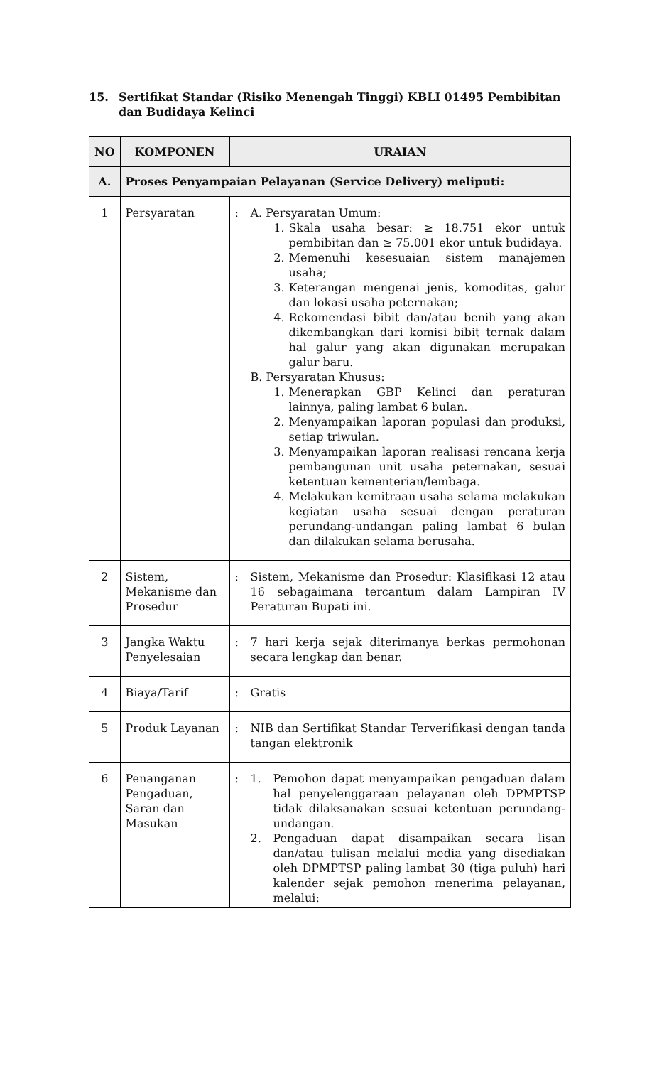15. Sertifikat Standar (Risiko Menengah Tinggi) KBLI 01495 Pembibitan dan Budidaya Kelinci
| NO | KOMPONEN | URAIAN |
| --- | --- | --- |
| A. | Proses Penyampaian Pelayanan (Service Delivery) meliputi: | |
| 1 | Persyaratan | : A. Persyaratan Umum: 1. Skala usaha besar: ≥ 18.751 ekor untuk pembibitan dan ≥ 75.001 ekor untuk budidaya. 2. Memenuhi kesesuaian sistem manajemen usaha; 3. Keterangan mengenai jenis, komoditas, galur dan lokasi usaha peternakan; 4. Rekomendasi bibit dan/atau benih yang akan dikembangkan dari komisi bibit ternak dalam hal galur yang akan digunakan merupakan galur baru. B. Persyaratan Khusus: 1. Menerapkan GBP Kelinci dan peraturan lainnya, paling lambat 6 bulan. 2. Menyampaikan laporan populasi dan produksi, setiap triwulan. 3. Menyampaikan laporan realisasi rencana kerja pembangunan unit usaha peternakan, sesuai ketentuan kementerian/lembaga. 4. Melakukan kemitraan usaha selama melakukan kegiatan usaha sesuai dengan peraturan perundang-undangan paling lambat 6 bulan dan dilakukan selama berusaha. |
| 2 | Sistem, Mekanisme dan Prosedur | : Sistem, Mekanisme dan Prosedur: Klasifikasi 12 atau 16 sebagaimana tercantum dalam Lampiran IV Peraturan Bupati ini. |
| 3 | Jangka Waktu Penyelesaian | : 7 hari kerja sejak diterimanya berkas permohonan secara lengkap dan benar. |
| 4 | Biaya/Tarif | : Gratis |
| 5 | Produk Layanan | : NIB dan Sertifikat Standar Terverifikasi dengan tanda tangan elektronik |
| 6 | Penanganan Pengaduan, Saran dan Masukan | : 1. Pemohon dapat menyampaikan pengaduan dalam hal penyelenggaraan pelayanan oleh DPMPTSP tidak dilaksanakan sesuai ketentuan perundang-undangan. 2. Pengaduan dapat disampaikan secara lisan dan/atau tulisan melalui media yang disediakan oleh DPMPTSP paling lambat 30 (tiga puluh) hari kalender sejak pemohon menerima pelayanan, melalui: |